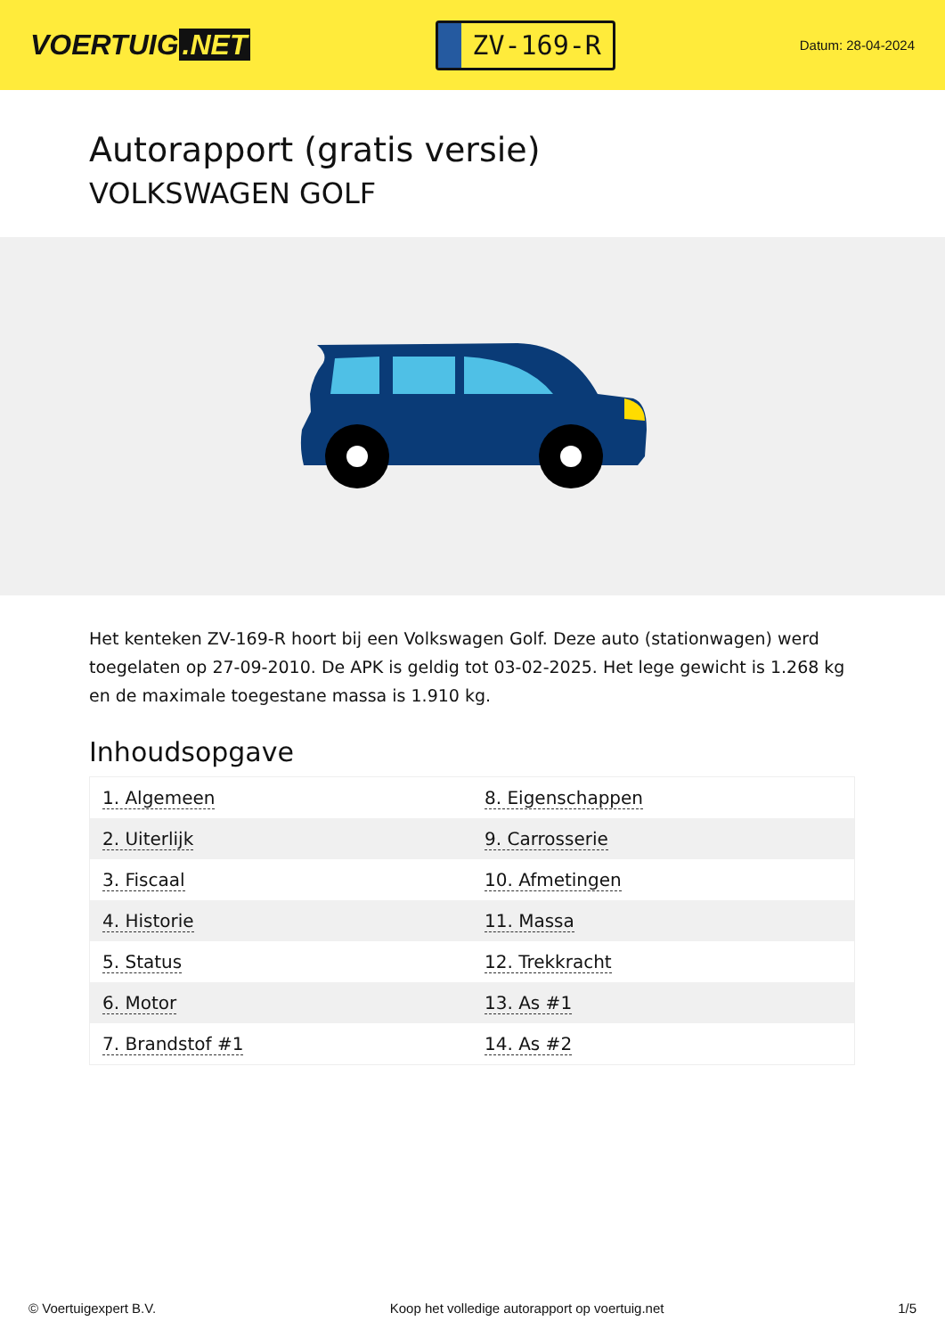VOERTUIG.NET
ZV-169-R
Datum: 28-04-2024
Autorapport (gratis versie)
VOLKSWAGEN GOLF
Het kenteken ZV-169-R hoort bij een Volkswagen Golf. Deze auto (stationwagen) werd toegelaten op 27-09-2010. De APK is geldig tot 03-02-2025. Het lege gewicht is 1.268 kg en de maximale toegestane massa is 1.910 kg.
Inhoudsopgave
| 1. Algemeen | 8. Eigenschappen |
| 2. Uiterlijk | 9. Carrosserie |
| 3. Fiscaal | 10. Afmetingen |
| 4. Historie | 11. Massa |
| 5. Status | 12. Trekkracht |
| 6. Motor | 13. As #1 |
| 7. Brandstof #1 | 14. As #2 |
© Voertuigexpert B.V. Koop het volledige autorapport op voertuig.net 1/5